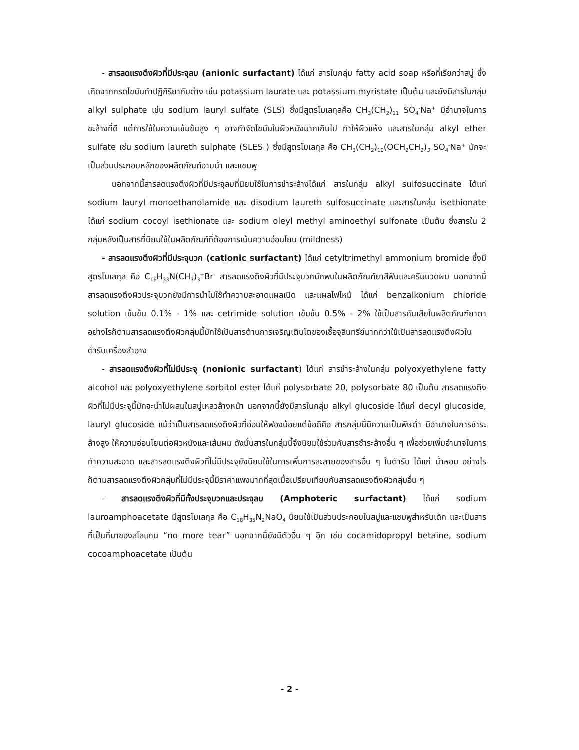- สารลดแรงตึงผิวที่มีประจุลบ (anionic surfactant) ได้แก่ สารในกลุ่ม fatty acid soap หรือที่เรียกว่าสบู่ ซึ่งเกิดจากกรดไขมันทำปฏิกิริยากับด่าง เช่น potassium laurate และ potassium myristate เป็นต้น และยังมีสารในกลุ่ม alkyl sulphate เช่น sodium lauryl sulfate (SLS) ซึ่งมีสูตรโมเลกุลคือ CH<sub>3</sub>(CH<sub>2</sub>)<sub>11</sub> SO<sub>4</sub><sup>-</sup>Na<sup>+</sup> มีอำนาจในการชะล้างที่ดี แต่การใช้ในความเข้มข้นสูง ๆ อาจกำจัดไขมันในผิวหนังมากเกินไป ทำให้ผิวแห้ง และสารในกลุ่ม alkyl ether sulfate เช่น sodium laureth sulphate (SLES ) ซึ่งมีสูตรโมเลกุล คือ CH<sub>3</sub>(CH<sub>2</sub>)<sub>10</sub>(OCH<sub>2</sub>CH<sub>2</sub>)<sub>3</sub> SO<sub>4</sub><sup>-</sup>Na<sup>+</sup> มักจะเป็นส่วนประกอบหลักของผลิตภัณฑ์อาบน้ำ และแชมพู
นอกจากนี้สารลดแรงตึงผิวที่มีประจุลบที่นิยมใช้ในการชำระล้างได้แก่ สารในกลุ่ม alkyl sulfosuccinate ได้แก่ sodium lauryl monoethanolamide และ disodium laureth sulfosuccinate และสารในกลุ่ม isethionate ได้แก่ sodium cocoyl isethionate และ sodium oleyl methyl aminoethyl sulfonate เป็นต้น ซึ่งสารใน 2 กลุ่มหลังเป็นสารที่นิยมใช้ในผลิตภัณฑ์ที่ต้องการเน้นความอ่อนโยน (mildness)
- สารลดแรงตึงผิวที่มีประจุบวก (cationic surfactant) ได้แก่ cetyltrimethyl ammonium bromide ซึ่งมีสูตรโมเลกุล คือ C<sub>16</sub>H<sub>33</sub>N(CH<sub>3</sub>)<sub>3</sub><sup>+</sup>Br<sup>-</sup> สารลดแรงตึงผิวที่มีประจุบวกมักพบในผลิตภัณฑ์ยาสีฟันและครีมนวดผม นอกจากนี้สารลดแรงตึงผิวประจุบวกยังมีการนำไปใช้ทำความสะอาดแผลเปิด และแผลไฟไหม้ ได้แก่ benzalkonium chloride solution เข้มข้น 0.1% - 1% และ cetrimide solution เข้มข้น 0.5% - 2% ใช้เป็นสารกันเสียในผลิตภัณฑ์ยาตา อย่างไรก็ตามสารลดแรงตึงผิวกลุ่มนี้มักใช้เป็นสารต้านการเจริญเติบโตของเชื้อจุลินทรีย์มากกว่าใช้เป็นสารลดแรงตึงผิวในตำรับเครื่องสำอาง
- สารลดแรงตึงผิวที่ไม่มีประจุ (nonionic surfactant) ได้แก่ สารชำระล้างในกลุ่ม polyoxyethylene fatty alcohol และ polyoxyethylene sorbitol ester ได้แก่ polysorbate 20, polysorbate 80 เป็นต้น สารลดแรงตึงผิวที่ไม่มีประจุนี้มักจะนำไปผสมในสบู่เหลวล้างหน้า นอกจากนี้ยังมีสารในกลุ่ม alkyl glucoside ได้แก่ decyl glucoside, lauryl glucoside แม้ว่าเป็นสารลดแรงตึงผิวที่อ่อนให้ฟองน้อยแต่ข้อดีคือ สารกลุ่มนี้มีความเป็นพิษต่ำ มีอำนาจในการชำระล้างสูง ให้ความอ่อนโยนต่อผิวหนังและเส้นผม ดังนั้นสารในกลุ่มนี้จึงนิยมใช้ร่วมกับสารชำระล้างอื่น ๆ เพื่อช่วยเพิ่มอำนาจในการทำความสะอาด และสารลดแรงตึงผิวที่ไม่มีประจุยังนิยมใช้ในการเพิ่มการละลายของสารอื่น ๆ ในตำรับ ได้แก่ น้ำหอม อย่างไรก็ตามสารลดแรงตึงผิวกลุ่มที่ไม่มีประจุนี้มีราคาแพงมากที่สุดเมื่อเปรียบเทียบกับสารลดแรงตึงผิวกลุ่มอื่น ๆ
- สารลดแรงตึงผิวที่มีทั้งประจุบวกและประจุลบ (Amphoteric surfactant) ได้แก่ sodium lauroamphoacetate มีสูตรโมเลกุล คือ C<sub>18</sub>H<sub>35</sub>N<sub>2</sub>NaO<sub>4</sub> นิยมใช้เป็นส่วนประกอบในสบู่และแชมพูสำหรับเด็ก และเป็นสารที่เป็นที่มาของสโลแกน “no more tear” นอกจากนี้ยังมีตัวอื่น ๆ อีก เช่น cocamidopropyl betaine, sodium cocoamphoacetate เป็นต้น
- 2 -